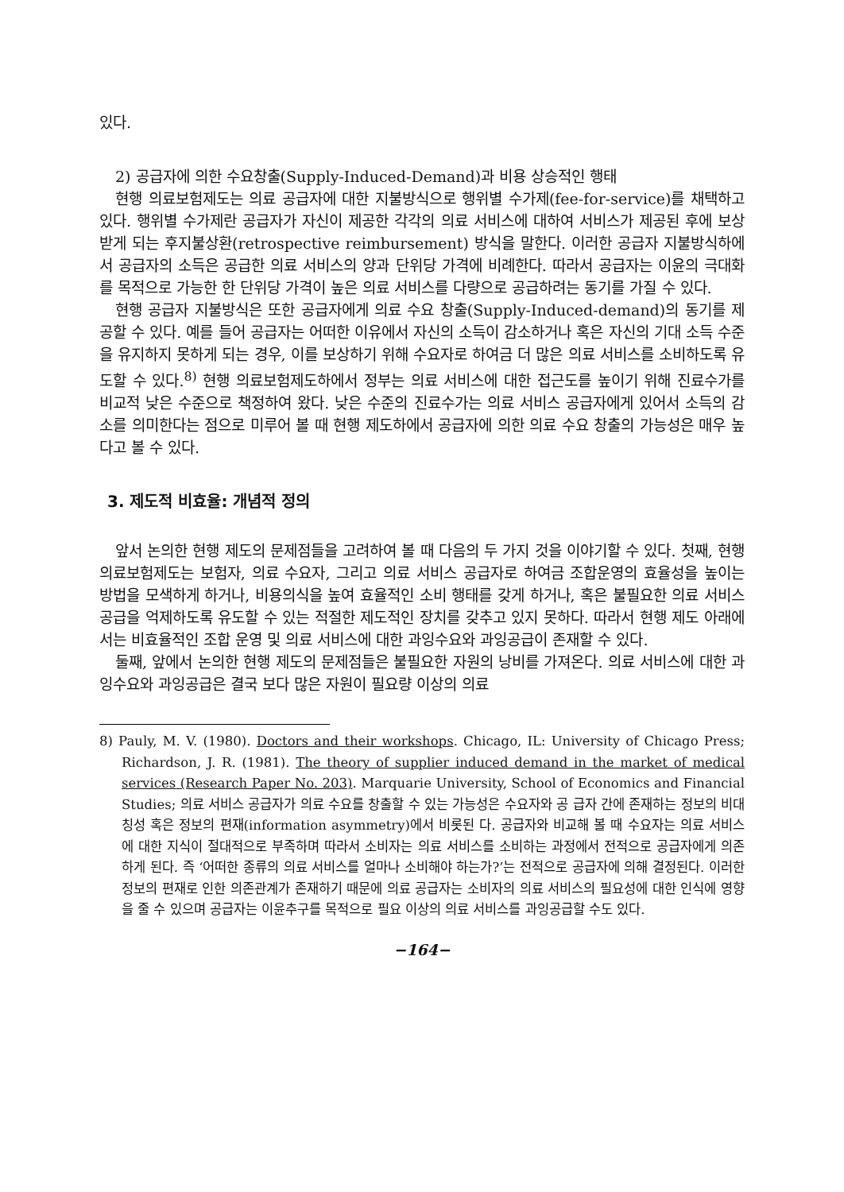있다.
2) 공급자에 의한 수요창출(Supply-Induced-Demand)과 비용 상승적인 행태
현행 의료보험제도는 의료 공급자에 대한 지불방식으로 행위별 수가제(fee-for-service)를 채택하고 있다. 행위별 수가제란 공급자가 자신이 제공한 각각의 의료 서비스에 대하여 서비스가 제공된 후에 보상받게 되는 후지불상환(retrospective reimbursement) 방식을 말한다. 이러한 공급자 지불방식하에서 공급자의 소득은 공급한 의료 서비스의 양과 단위당 가격에 비례한다. 따라서 공급자는 이윤의 극대화를 목적으로 가능한 한 단위당 가격이 높은 의료 서비스를 다량으로 공급하려는 동기를 가질 수 있다.
현행 공급자 지불방식은 또한 공급자에게 의료 수요 창출(Supply-Induced-demand)의 동기를 제공할 수 있다. 예를 들어 공급자는 어떠한 이유에서 자신의 소득이 감소하거나 혹은 자신의 기대 소득 수준을 유지하지 못하게 되는 경우, 이를 보상하기 위해 수요자로 하여금 더 많은 의료 서비스를 소비하도록 유도할 수 있다.<sup>8)</sup> 현행 의료보험제도하에서 정부는 의료 서비스에 대한 접근도를 높이기 위해 진료수가를 비교적 낮은 수준으로 책정하여 왔다. 낮은 수준의 진료수가는 의료 서비스 공급자에게 있어서 소득의 감소를 의미한다는 점으로 미루어 볼 때 현행 제도하에서 공급자에 의한 의료 수요 창출의 가능성은 매우 높다고 볼 수 있다.
3. 제도적 비효율: 개념적 정의
앞서 논의한 현행 제도의 문제점들을 고려하여 볼 때 다음의 두 가지 것을 이야기할 수 있다. 첫째, 현행 의료보험제도는 보험자, 의료 수요자, 그리고 의료 서비스 공급자로 하여금 조합운영의 효율성을 높이는 방법을 모색하게 하거나, 비용의식을 높여 효율적인 소비 행태를 갖게 하거나, 혹은 불필요한 의료 서비스 공급을 억제하도록 유도할 수 있는 적절한 제도적인 장치를 갖추고 있지 못하다. 따라서 현행 제도 아래에서는 비효율적인 조합 운영 및 의료 서비스에 대한 과잉수요와 과잉공급이 존재할 수 있다.
둘째, 앞에서 논의한 현행 제도의 문제점들은 불필요한 자원의 낭비를 가져온다. 의료 서비스에 대한 과잉수요와 과잉공급은 결국 보다 많은 자원이 필요량 이상의 의료
8) Pauly, M. V. (1980). Doctors and their workshops. Chicago, IL: University of Chicago Press; Richardson, J. R. (1981). The theory of supplier induced demand in the market of medical services (Research Paper No. 203). Marquarie University, School of Economics and Financial Studies; 의료 서비스 공급자가 의료 수요를 창출할 수 있는 가능성은 수요자와 공 급자 간에 존재하는 정보의 비대칭성 혹은 정보의 편재(information asymmetry)에서 비롯된 다. 공급자와 비교해 볼 때 수요자는 의료 서비스에 대한 지식이 절대적으로 부족하며 따라서 소비자는 의료 서비스를 소비하는 과정에서 전적으로 공급자에게 의존하게 된다. 즉 ‘어떠한 종류의 의료 서비스를 얼마나 소비해야 하는가?’는 전적으로 공급자에 의해 결정된다. 이러한 정보의 편재로 인한 의존관계가 존재하기 때문에 의료 공급자는 소비자의 의료 서비스의 필요성에 대한 인식에 영향을 줄 수 있으며 공급자는 이윤추구를 목적으로 필요 이상의 의료 서비스를 과잉공급할 수도 있다.
−164−